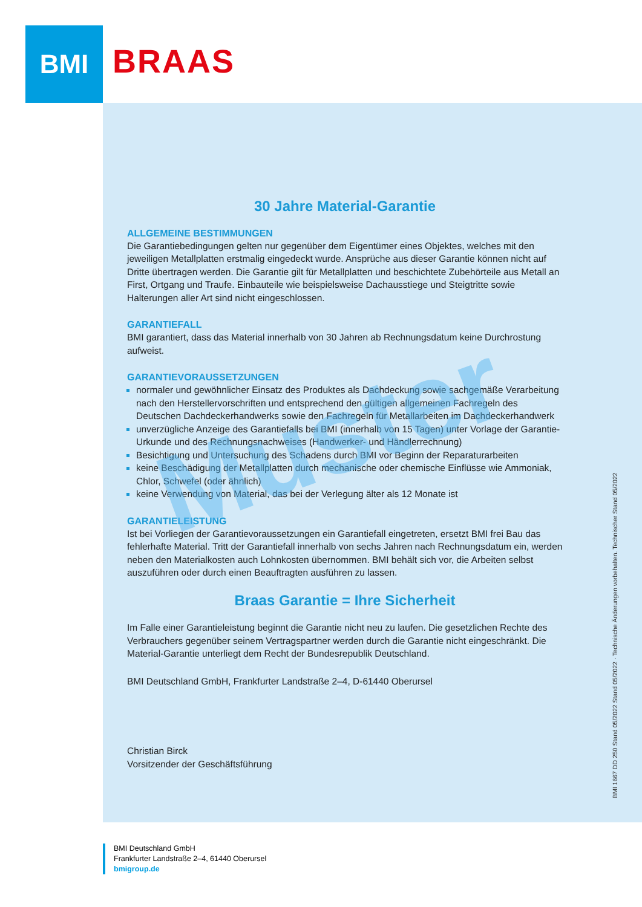BMI
BRAAS
30 Jahre Material-Garantie
ALLGEMEINE BESTIMMUNGEN
Die Garantiebedingungen gelten nur gegenüber dem Eigentümer eines Objektes, welches mit den jeweiligen Metallplatten erstmalig eingedeckt wurde. Ansprüche aus dieser Garantie können nicht auf Dritte übertragen werden. Die Garantie gilt für Metallplatten und beschichtete Zubehörteile aus Metall an First, Ortgang und Traufe. Einbauteile wie beispielsweise Dachausstiege und Steigtritte sowie Halterungen aller Art sind nicht eingeschlossen.
GARANTIEFALL
BMI garantiert, dass das Material innerhalb von 30 Jahren ab Rechnungsdatum keine Durchrostung aufweist.
GARANTIEVORAUSSETZUNGEN
normaler und gewöhnlicher Einsatz des Produktes als Dachdeckung sowie sachgemäße Verarbeitung nach den Herstellervorschriften und entsprechend den gültigen allgemeinen Fachregeln des Deutschen Dachdeckerhandwerks sowie den Fachregeln für Metallarbeiten im Dachdeckerhandwerk
unverzügliche Anzeige des Garantiefalls bei BMI (innerhalb von 15 Tagen) unter Vorlage der Garantie-Urkunde und des Rechnungsnachweises (Handwerker- und Händlerrechnung)
Besichtigung und Untersuchung des Schadens durch BMI vor Beginn der Reparaturarbeiten
keine Beschädigung der Metallplatten durch mechanische oder chemische Einflüsse wie Ammoniak, Chlor, Schwefel (oder ähnlich)
keine Verwendung von Material, das bei der Verlegung älter als 12 Monate ist
GARANTIELEISTUNG
Ist bei Vorliegen der Garantievoraussetzungen ein Garantiefall eingetreten, ersetzt BMI frei Bau das fehlerhafte Material. Tritt der Garantiefall innerhalb von sechs Jahren nach Rechnungsdatum ein, werden neben den Materialkosten auch Lohnkosten übernommen. BMI behält sich vor, die Arbeiten selbst auszuführen oder durch einen Beauftragten ausführen zu lassen.
Braas Garantie = Ihre Sicherheit
Im Falle einer Garantieleistung beginnt die Garantie nicht neu zu laufen. Die gesetzlichen Rechte des Verbrauchers gegenüber seinem Vertragspartner werden durch die Garantie nicht eingeschränkt. Die Material-Garantie unterliegt dem Recht der Bundesrepublik Deutschland.
BMI Deutschland GmbH, Frankfurter Landstraße 2–4, D-61440 Oberursel
Christian Birck
Vorsitzender der Geschäftsführung
Muster
BMI 1667 DD 250 Stand 05/2022 Stand 05/2022 · Technische Änderungen vorbehalten. Technischer Stand 05/2022
BMI Deutschland GmbH
Frankfurter Landstraße 2–4, 61440 Oberursel
bmigroup.de